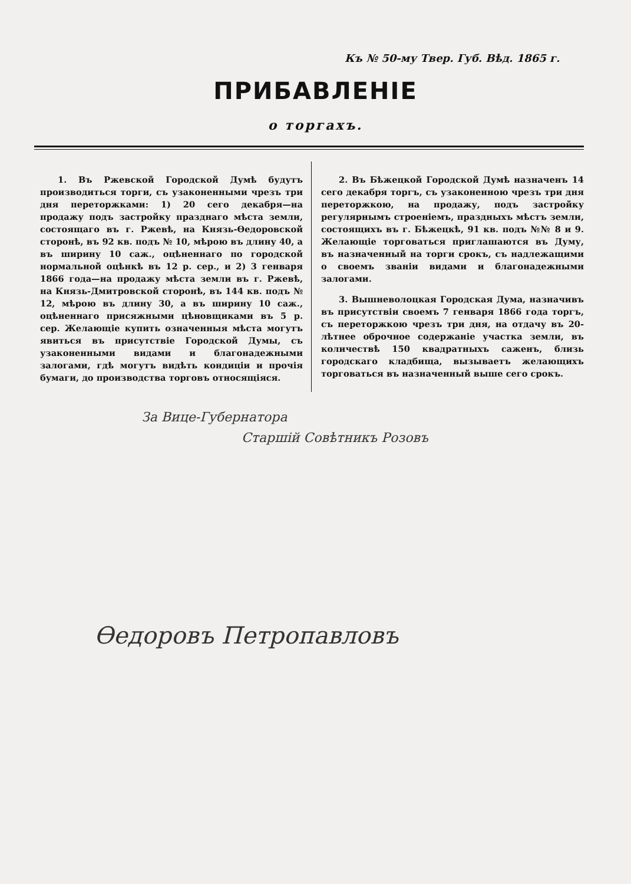Къ № 50-му Твер. Губ. Вѣд. 1865 г.
ПРИБАВЛЕНІЕ
о торгахъ.
1. Въ Ржевской Городской Думѣ будутъ производиться торги, съ узаконенными чрезъ три дня переторжками: 1) 20 сего декабря—на продажу подъ застройку празднаго мѣста земли, состоящаго въ г. Ржевѣ, на Князь-Ѳедоровской сторонѣ, въ 92 кв. подъ № 10, мѣрою въ длину 40, а въ ширину 10 саж., оцѣненнаго по городской нормальной оцѣнкѣ въ 12 р. сер., и 2) 3 генваря 1866 года—на продажу мѣста земли въ г. Ржевѣ, на Князь-Дмитровской сторонѣ, въ 144 кв. подъ № 12, мѣрою въ длину 30, а въ ширину 10 саж., оцѣненнаго присяжными цѣновщиками въ 5 р. сер. Желающіе купить означенныя мѣста могутъ явиться въ присутствіе Городской Думы, съ узаконенными видами и благонадежными залогами, гдѣ могутъ видѣть кондиціи и прочія бумаги, до производства торговъ относящіяся.
2. Въ Бѣжецкой Городской Думѣ назначенъ 14 сего декабря торгъ, съ узаконенною чрезъ три дня переторжкою, на продажу, подъ застройку регулярнымъ строеніемъ, праздныхъ мѣстъ земли, состоящихъ въ г. Бѣжецкѣ, 91 кв. подъ №№ 8 и 9. Желающіе торговаться приглашаются въ Думу, въ назначенный на торги срокъ, съ надлежащими о своемъ званіи видами и благонадежными залогами.
3. Вышневолоцкая Городская Дума, назначивъ въ присутствіи своемъ 7 генваря 1866 года торгъ, съ переторжкою чрезъ три дня, на отдачу въ 20-лѣтнее оброчное содержаніе участка земли, въ количествѣ 150 квадратныхъ саженъ, близь городскаго кладбища, вызываетъ желающихъ торговаться въ назначенный выше сего срокъ.
За Вице-Губернатора
Старшій Совѣтникъ Розовъ
Ѳедоровъ Петропавловъ